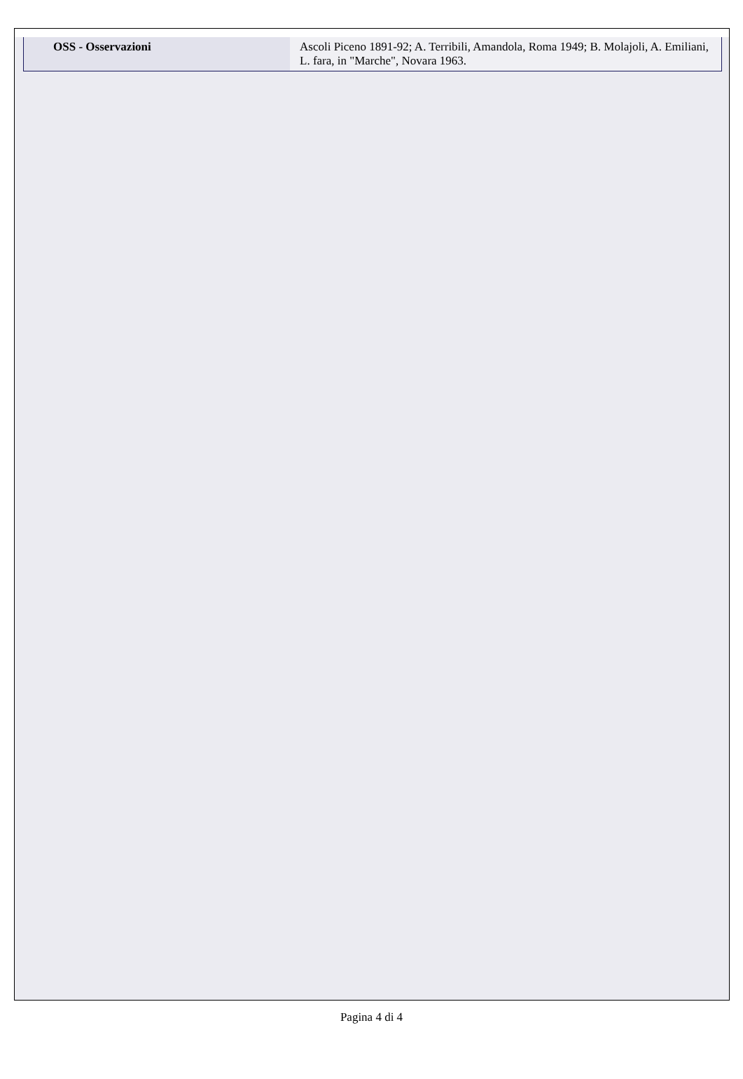| OSS - Osservazioni | Ascoli Piceno 1891-92; A. Terribili, Amandola, Roma 1949; B. Molajoli, A. Emiliani, L. fara, in "Marche", Novara 1963. |
Pagina 4 di 4